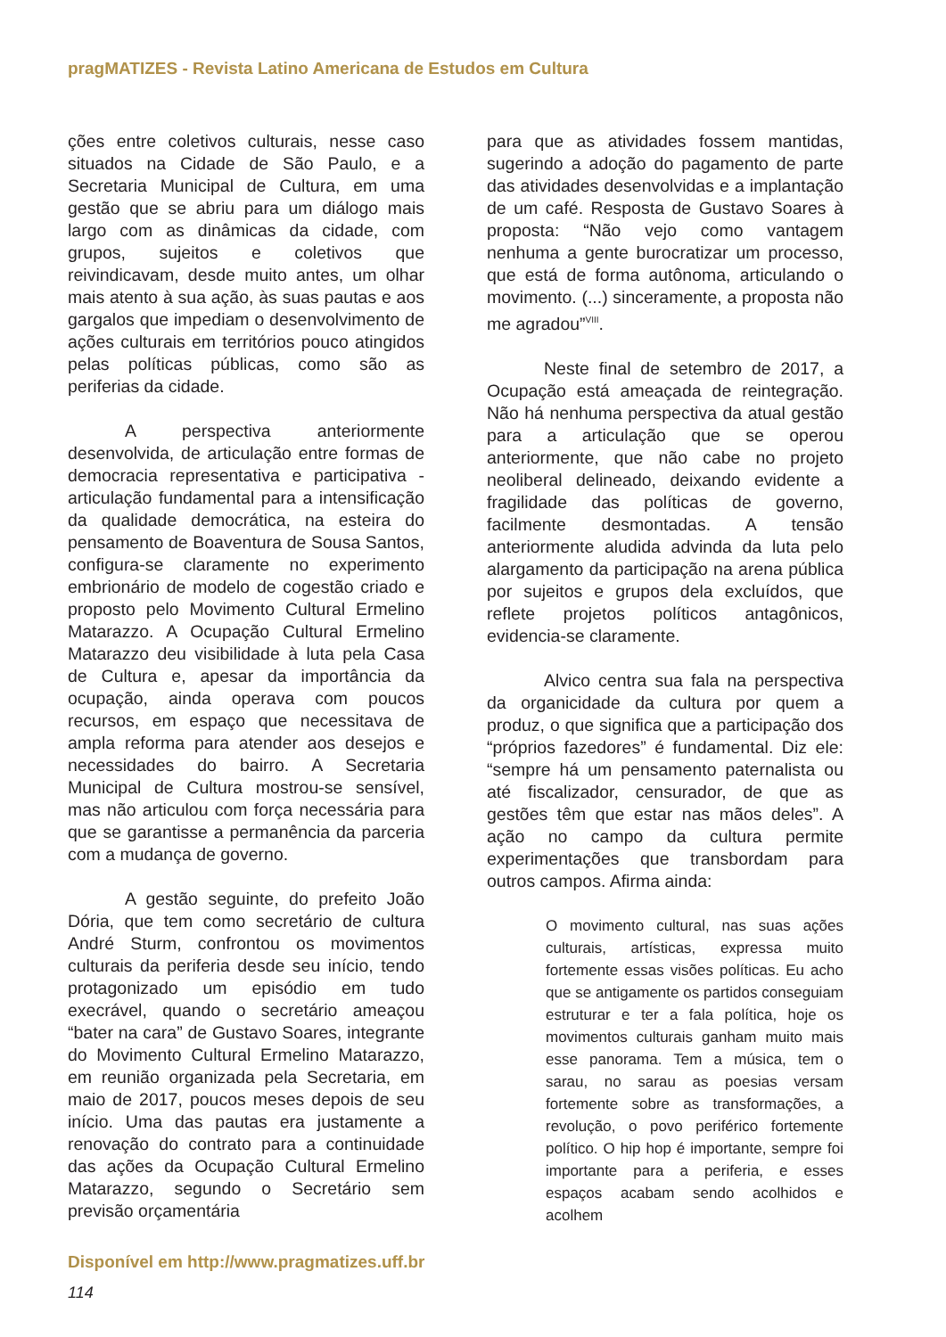pragMATIZES - Revista Latino Americana de Estudos em Cultura
ções entre coletivos culturais, nesse caso situados na Cidade de São Paulo, e a Secretaria Municipal de Cultura, em uma gestão que se abriu para um diálogo mais largo com as dinâmicas da cidade, com grupos, sujeitos e coletivos que reivindicavam, desde muito antes, um olhar mais atento à sua ação, às suas pautas e aos gargalos que impediam o desenvolvimento de ações culturais em territórios pouco atingidos pelas políticas públicas, como são as periferias da cidade.
A perspectiva anteriormente desenvolvida, de articulação entre formas de democracia representativa e participativa - articulação fundamental para a intensificação da qualidade democrática, na esteira do pensamento de Boaventura de Sousa Santos, configura-se claramente no experimento embrionário de modelo de cogestão criado e proposto pelo Movimento Cultural Ermelino Matarazzo. A Ocupação Cultural Ermelino Matarazzo deu visibilidade à luta pela Casa de Cultura e, apesar da importância da ocupação, ainda operava com poucos recursos, em espaço que necessitava de ampla reforma para atender aos desejos e necessidades do bairro. A Secretaria Municipal de Cultura mostrou-se sensível, mas não articulou com força necessária para que se garantisse a permanência da parceria com a mudança de governo.
A gestão seguinte, do prefeito João Dória, que tem como secretário de cultura André Sturm, confrontou os movimentos culturais da periferia desde seu início, tendo protagonizado um episódio em tudo execrável, quando o secretário ameaçou “bater na cara” de Gustavo Soares, integrante do Movimento Cultural Ermelino Matarazzo, em reunião organizada pela Secretaria, em maio de 2017, poucos meses depois de seu início. Uma das pautas era justamente a renovação do contrato para a continuidade das ações da Ocupação Cultural Ermelino Matarazzo, segundo o Secretário sem previsão orçamentária
para que as atividades fossem mantidas, sugerindo a adoção do pagamento de parte das atividades desenvolvidas e a implantação de um café. Resposta de Gustavo Soares à proposta: “Não vejo como vantagem nenhuma a gente burocratizar um processo, que está de forma autônoma, articulando o movimento. (...) sinceramente, a proposta não me agradou”<sup>VIII</sup>.
Neste final de setembro de 2017, a Ocupação está ameaçada de reintegração. Não há nenhuma perspectiva da atual gestão para a articulação que se operou anteriormente, que não cabe no projeto neoliberal delineado, deixando evidente a fragilidade das políticas de governo, facilmente desmontadas. A tensão anteriormente aludida advinda da luta pelo alargamento da participação na arena pública por sujeitos e grupos dela excluídos, que reflete projetos políticos antagônicos, evidencia-se claramente.
Alvico centra sua fala na perspectiva da organicidade da cultura por quem a produz, o que significa que a participação dos “próprios fazedores” é fundamental. Diz ele: “sempre há um pensamento paternalista ou até fiscalizador, censurador, de que as gestões têm que estar nas mãos deles”. A ação no campo da cultura permite experimentações que transbordam para outros campos. Afirma ainda:
O movimento cultural, nas suas ações culturais, artísticas, expressa muito fortemente essas visões políticas. Eu acho que se antigamente os partidos conseguiam estruturar e ter a fala política, hoje os movimentos culturais ganham muito mais esse panorama. Tem a música, tem o sarau, no sarau as poesias versam fortemente sobre as transformações, a revolução, o povo periférico fortemente político. O hip hop é importante, sempre foi importante para a periferia, e esses espaços acabam sendo acolhidos e acolhem
Disponível em http://www.pragmatizes.uff.br
114